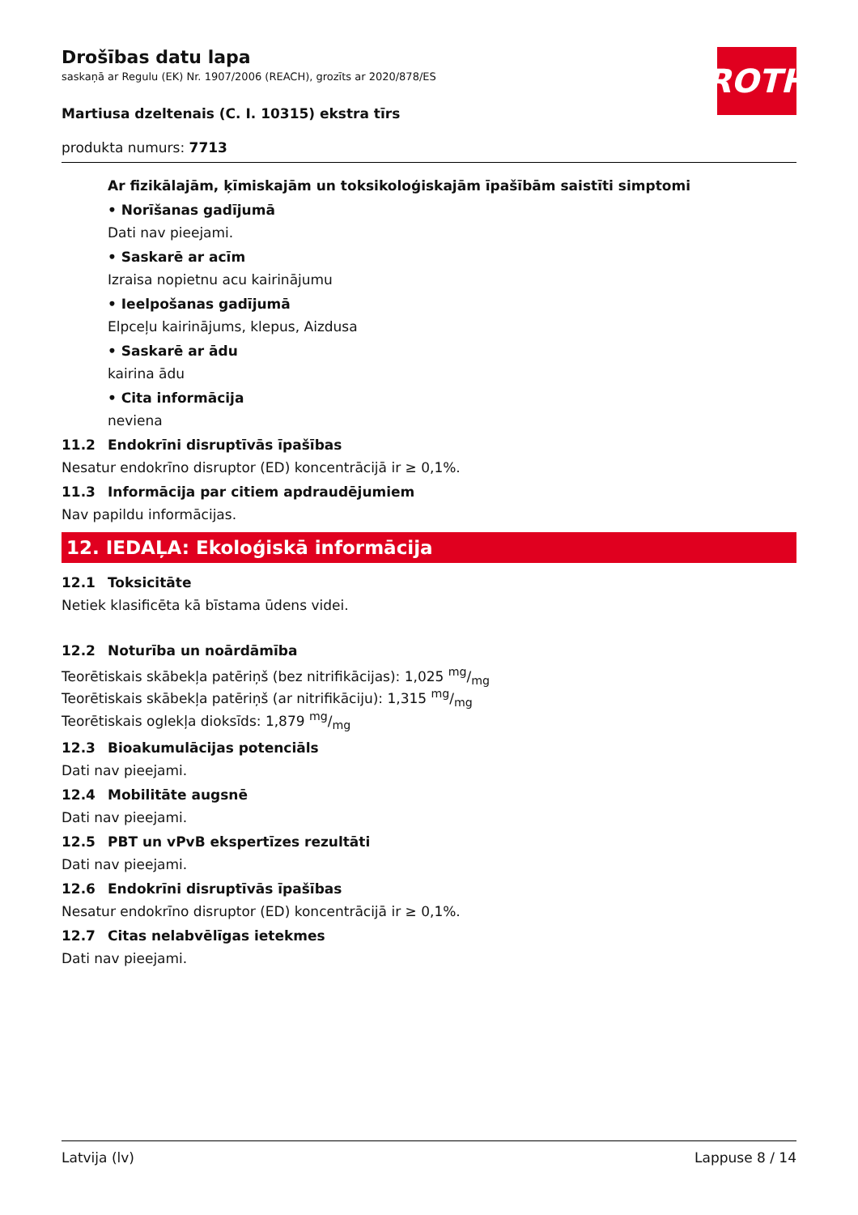ROTH
Drošības datu lapa
saskaņā ar Regulu (EK) Nr. 1907/2006 (REACH), grozīts ar 2020/878/ES
Martiusa dzeltenais (C. I. 10315) ekstra tīrs
produkta numurs: 7713
Ar fizikālajām, ķīmiskajām un toksikoloģiskajām īpašībām saistīti simptomi
• Norīšanas gadījumā
Dati nav pieejami.
• Saskarē ar acīm
Izraisa nopietnu acu kairinājumu
• Ieelpošanas gadījumā
Elpceļu kairinājums, klepus, Aizdusa
• Saskarē ar ādu
kairina ādu
• Cita informācija
neviena
11.2 Endokrīni disruptīvās īpašības
Nesatur endokrīno disruptor (ED) koncentrācijā ir ≥ 0,1%.
11.3 Informācija par citiem apdraudējumiem
Nav papildu informācijas.
12. IEDAĻA: Ekoloģiskā informācija
12.1 Toksicitāte
Netiek klasificēta kā bīstama ūdens videi.
12.2 Noturība un noārdāmība
Teorētiskais skābekļa patēriņš (bez nitrifikācijas): 1,025 mg/mg
Teorētiskais skābekļa patēriņš (ar nitrifikāciju): 1,315 mg/mg
Teorētiskais oglekļa dioksīds: 1,879 mg/mg
12.3 Bioakumulācijas potenciāls
Dati nav pieejami.
12.4 Mobilitāte augsnē
Dati nav pieejami.
12.5 PBT un vPvB ekspertīzes rezultāti
Dati nav pieejami.
12.6 Endokrīni disruptīvās īpašības
Nesatur endokrīno disruptor (ED) koncentrācijā ir ≥ 0,1%.
12.7 Citas nelabvēlīgas ietekmes
Dati nav pieejami.
Latvija (lv) Lappuse 8 / 14